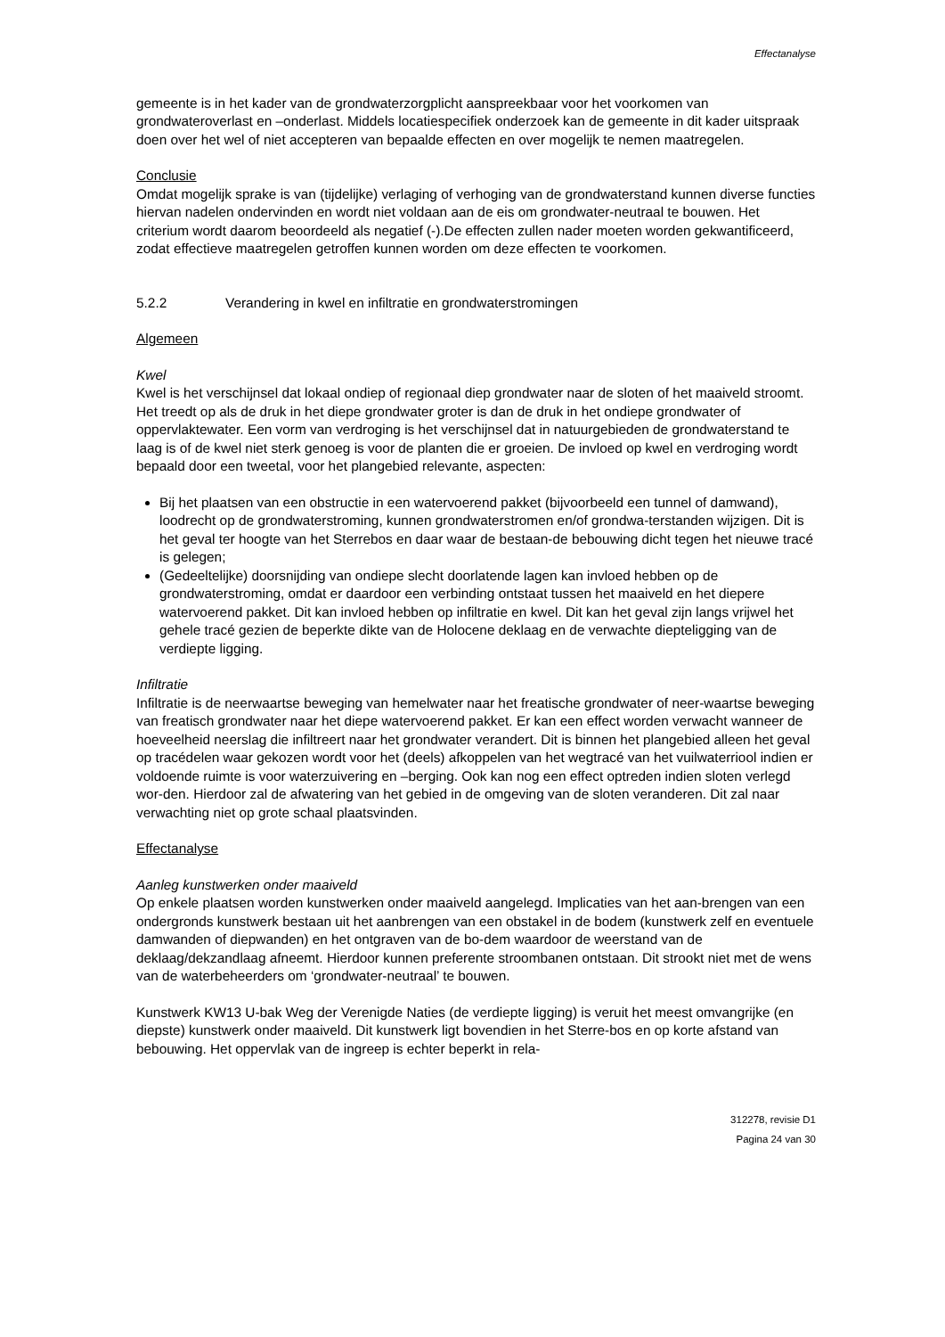Effectanalyse
gemeente is in het kader van de grondwaterzorgplicht aanspreekbaar voor het voorkomen van grondwateroverlast en –onderlast. Middels locatiespecifiek onderzoek kan de gemeente in dit kader uitspraak doen over het wel of niet accepteren van bepaalde effecten en over mogelijk te nemen maatregelen.
Conclusie
Omdat mogelijk sprake is van (tijdelijke) verlaging of verhoging van de grondwaterstand kunnen diverse functies hiervan nadelen ondervinden en wordt niet voldaan aan de eis om grondwater-neutraal te bouwen. Het criterium wordt daarom beoordeeld als negatief (-).De effecten zullen nader moeten worden gekwantificeerd, zodat effectieve maatregelen getroffen kunnen worden om deze effecten te voorkomen.
5.2.2 Verandering in kwel en infiltratie en grondwaterstromingen
Algemeen
Kwel
Kwel is het verschijnsel dat lokaal ondiep of regionaal diep grondwater naar de sloten of het maaiveld stroomt. Het treedt op als de druk in het diepe grondwater groter is dan de druk in het ondiepe grondwater of oppervlaktewater. Een vorm van verdroging is het verschijnsel dat in natuurgebieden de grondwaterstand te laag is of de kwel niet sterk genoeg is voor de planten die er groeien. De invloed op kwel en verdroging wordt bepaald door een tweetal, voor het plangebied relevante, aspecten:
Bij het plaatsen van een obstructie in een watervoerend pakket (bijvoorbeeld een tunnel of damwand), loodrecht op de grondwaterstroming, kunnen grondwaterstromen en/of grondwa-terstanden wijzigen. Dit is het geval ter hoogte van het Sterrebos en daar waar de bestaan-de bebouwing dicht tegen het nieuwe tracé is gelegen;
(Gedeeltelijke) doorsnijding van ondiepe slecht doorlatende lagen kan invloed hebben op de grondwaterstroming, omdat er daardoor een verbinding ontstaat tussen het maaiveld en het diepere watervoerend pakket. Dit kan invloed hebben op infiltratie en kwel. Dit kan het geval zijn langs vrijwel het gehele tracé gezien de beperkte dikte van de Holocene deklaag en de verwachte diepteligging van de verdiepte ligging.
Infiltratie
Infiltratie is de neerwaartse beweging van hemelwater naar het freatische grondwater of neer-waartse beweging van freatisch grondwater naar het diepe watervoerend pakket. Er kan een effect worden verwacht wanneer de hoeveelheid neerslag die infiltreert naar het grondwater verandert. Dit is binnen het plangebied alleen het geval op tracédelen waar gekozen wordt voor het (deels) afkoppelen van het wegtracé van het vuilwaterriool indien er voldoende ruimte is voor waterzuivering en –berging. Ook kan nog een effect optreden indien sloten verlegd wor-den. Hierdoor zal de afwatering van het gebied in de omgeving van de sloten veranderen. Dit zal naar verwachting niet op grote schaal plaatsvinden.
Effectanalyse
Aanleg kunstwerken onder maaiveld
Op enkele plaatsen worden kunstwerken onder maaiveld aangelegd. Implicaties van het aan-brengen van een ondergronds kunstwerk bestaan uit het aanbrengen van een obstakel in de bodem (kunstwerk zelf en eventuele damwanden of diepwanden) en het ontgraven van de bo-dem waardoor de weerstand van de deklaag/dekzandlaag afneemt. Hierdoor kunnen preferente stroombanen ontstaan. Dit strookt niet met de wens van de waterbeheerders om ‘grondwater-neutraal’ te bouwen.
Kunstwerk KW13 U-bak Weg der Verenigde Naties (de verdiepte ligging) is veruit het meest omvangrijke (en diepste) kunstwerk onder maaiveld. Dit kunstwerk ligt bovendien in het Sterre-bos en op korte afstand van bebouwing. Het oppervlak van de ingreep is echter beperkt in rela-
312278, revisie D1
Pagina 24 van 30